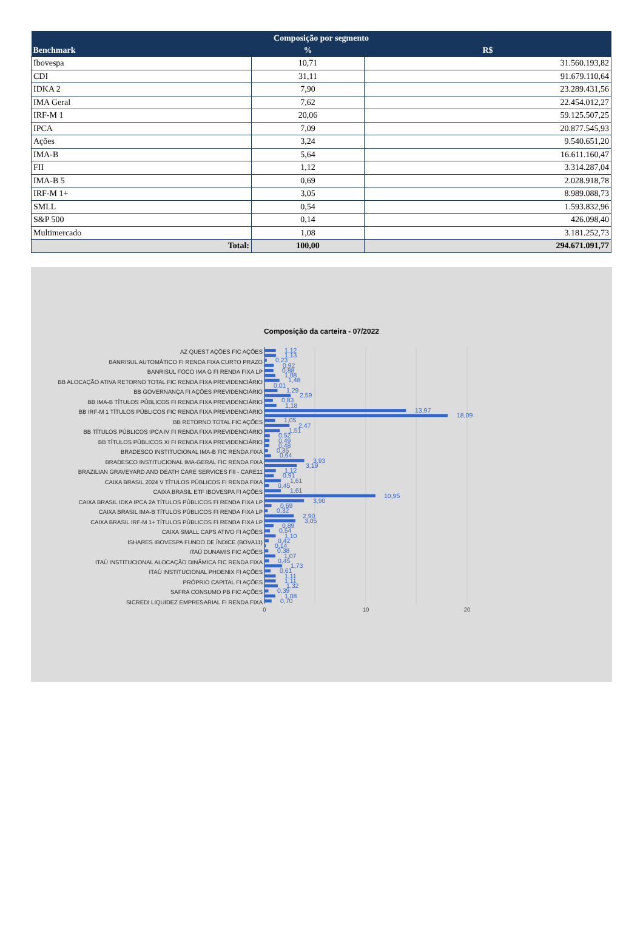| Composição por segmento | | |
| --- | --- | --- |
| Benchmark | % | R$ |
| Ibovespa | 10,71 | 31.560.193,82 |
| CDI | 31,11 | 91.679.110,64 |
| IDKA 2 | 7,90 | 23.289.431,56 |
| IMA Geral | 7,62 | 22.454.012,27 |
| IRF-M 1 | 20,06 | 59.125.507,25 |
| IPCA | 7,09 | 20.877.545,93 |
| Ações | 3,24 | 9.540.651,20 |
| IMA-B | 5,64 | 16.611.160,47 |
| FII | 1,12 | 3.314.287,04 |
| IMA-B 5 | 0,69 | 2.028.918,78 |
| IRF-M 1+ | 3,05 | 8.989.088,73 |
| SMLL | 0,54 | 1.593.832,96 |
| S&P 500 | 0,14 | 426.098,40 |
| Multimercado | 1,08 | 3.181.252,73 |
| Total: | 100,00 | 294.671.091,77 |
Composição da carteira - 07/2022
AZ QUEST AÇÕES FIC AÇÕES
BANRISUL AUTOMÁTICO FI RENDA FIXA CURTO PRAZO
BANRISUL FOCO IMA G FI RENDA FIXA LP
BB ALOCAÇÃO ATIVA RETORNO TOTAL FIC RENDA FIXA PREVIDENCIÁRIO
BB GOVERNANÇA FI AÇÕES PREVIDENCIÁRIO
BB IMA-B TÍTULOS PÚBLICOS FI RENDA FIXA PREVIDENCIÁRIO
BB IRF-M 1 TÍTULOS PÚBLICOS FIC RENDA FIXA PREVIDENCIÁRIO
BB RETORNO TOTAL FIC AÇÕES
BB TÍTULOS PÚBLICOS IPCA IV FI RENDA FIXA PREVIDENCIÁRIO
BB TÍTULOS PÚBLICOS XI FI RENDA FIXA PREVIDENCIÁRIO
BRADESCO INSTITUCIONAL IMA-B FIC RENDA FIXA
BRADESCO INSTITUCIONAL IMA-GERAL FIC RENDA FIXA
BRAZILIAN GRAVEYARD AND DEATH CARE SERVICES FII - CARE11
CAIXA BRASIL 2024 V TÍTULOS PÚBLICOS FI RENDA FIXA
CAIXA BRASIL ETF IBOVESPA FI AÇÕES
CAIXA BRASIL IDKA IPCA 2A TÍTULOS PÚBLICOS FI RENDA FIXA LP
CAIXA BRASIL IMA-B TÍTULOS PÚBLICOS FI RENDA FIXA LP
CAIXA BRASIL IRF-M 1+ TÍTULOS PÚBLICOS FI RENDA FIXA LP
CAIXA SMALL CAPS ATIVO FI AÇÕES
ISHARES IBOVESPA FUNDO DE ÍNDICE (BOVA11)
ITAÚ DUNAMIS FIC AÇÕES
ITAÚ INSTITUCIONAL ALOCAÇÃO DINÂMICA FIC RENDA FIXA
ITAÚ INSTITUCIONAL PHOENIX FI AÇÕES
PRÓPRIO CAPITAL FI AÇÕES
SAFRA CONSUMO PB FIC AÇÕES
SICREDI LIQUIDEZ EMPRESARIAL FI RENDA FIXA
1,12
1,13
0,23
0,92
0,88
1,08
1,48
0,01
1,29
2,59
0,83
1,18
13,97
18,09
1,05
2,47
1,51
0,52
0,49
0,48
0,35
0,64
3,93
3,19
1,12
0,91
1,61
0,45
1,61
10,95
3,90
0,69
0,32
2,90
3,05
0,89
0,54
1,10
0,42
0,14
0,38
1,07
0,45
1,73
0,61
1,11
1,11
1,32
0,39
1,08
0,70
0
10
20